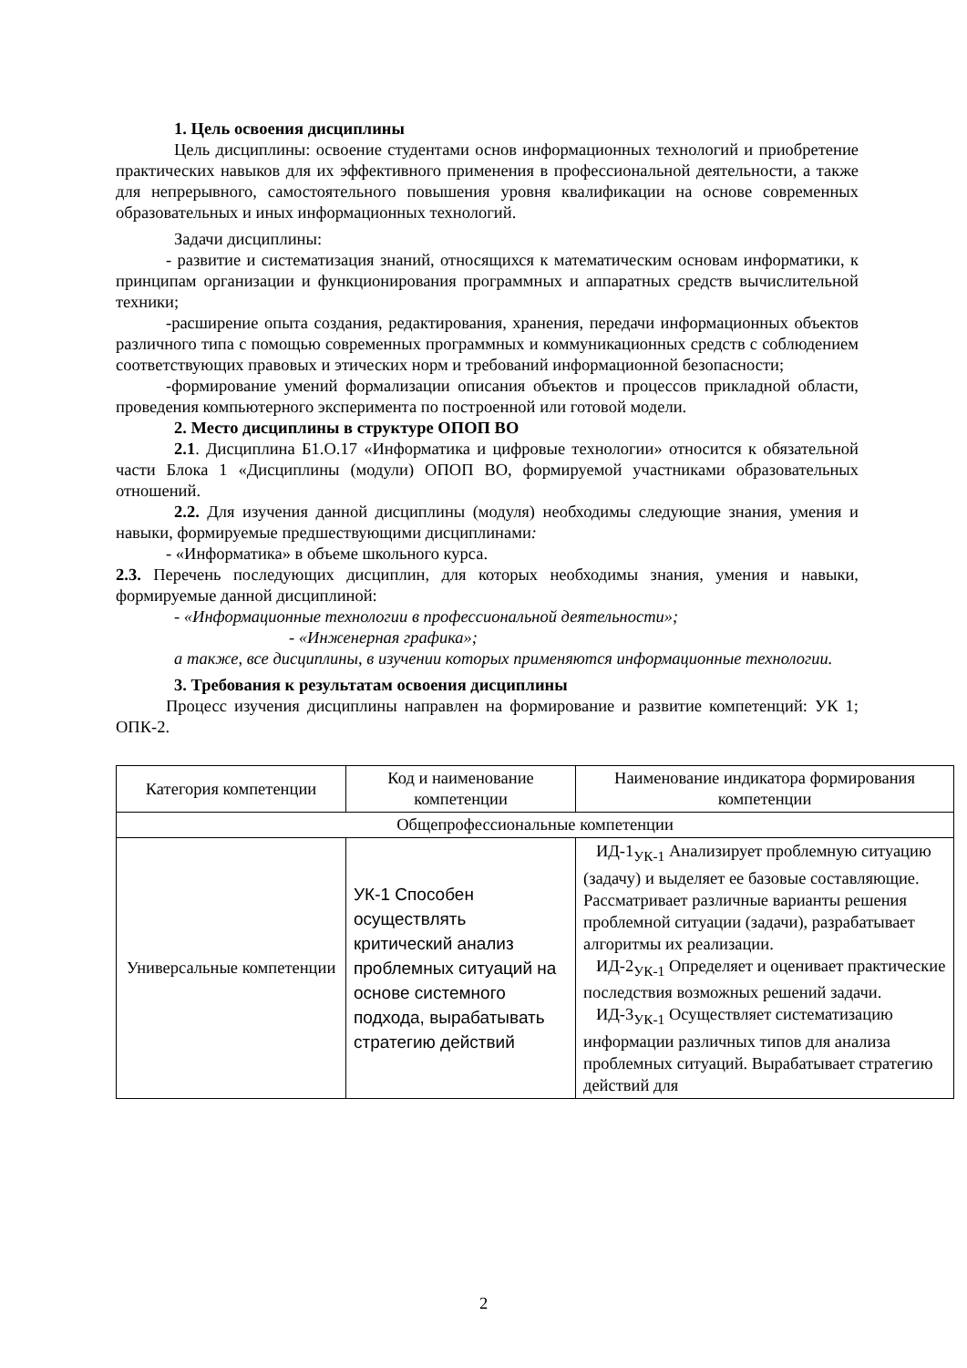1. Цель освоения дисциплины
Цель дисциплины: освоение студентами основ информационных технологий и приобретение практических навыков для их эффективного применения в профессиональной деятельности, а также для непрерывного, самостоятельного повышения уровня квалификации на основе современных образовательных и иных информационных технологий.
Задачи дисциплины:
- развитие и систематизация знаний, относящихся к математическим основам информатики, к принципам организации и функционирования программных и аппаратных средств вычислительной техники;
-расширение опыта создания, редактирования, хранения, передачи информационных объектов различного типа с помощью современных программных и коммуникационных средств с соблюдением соответствующих правовых и этических норм и требований информационной безопасности;
-формирование умений формализации описания объектов и процессов прикладной области, проведения компьютерного эксперимента по построенной или готовой модели.
2. Место дисциплины в структуре ОПОП ВО
2.1. Дисциплина Б1.О.17 «Информатика и цифровые технологии» относится к обязательной части Блока 1 «Дисциплины (модули) ОПОП ВО, формируемой участниками образовательных отношений.
2.2. Для изучения данной дисциплины (модуля) необходимы следующие знания, умения и навыки, формируемые предшествующими дисциплинами:
- «Информатика» в объеме школьного курса.
2.3. Перечень последующих дисциплин, для которых необходимы знания, умения и навыки, формируемые данной дисциплиной:
- «Информационные технологии в профессиональной деятельности»;
- «Инженерная графика»;
а также, все дисциплины, в изучении которых применяются информационные технологии.
3. Требования к результатам освоения дисциплины
Процесс изучения дисциплины направлен на формирование и развитие компетенций: УК 1; ОПК-2.
| Категория компетенции | Код и наименование компетенции | Наименование индикатора формирования компетенции |
| Общепрофессиональные компетенции | | |
| Универсальные компетенции | УК-1 Способен осуществлять критический анализ проблемных ситуаций на основе системного подхода, вырабатывать стратегию действий | ИД-1<sub>УК-1</sub> Анализирует проблемную ситуацию (задачу) и выделяет ее базовые составляющие. Рассматривает различные варианты решения проблемной ситуации (задачи), разрабатывает алгоритмы их реализации. ИД-2<sub>УК-1</sub> Определяет и оценивает практические последствия возможных решений задачи. ИД-3<sub>УК-1</sub> Осуществляет систематизацию информации различных типов для анализа проблемных ситуаций. Вырабатывает стратегию действий для |
2